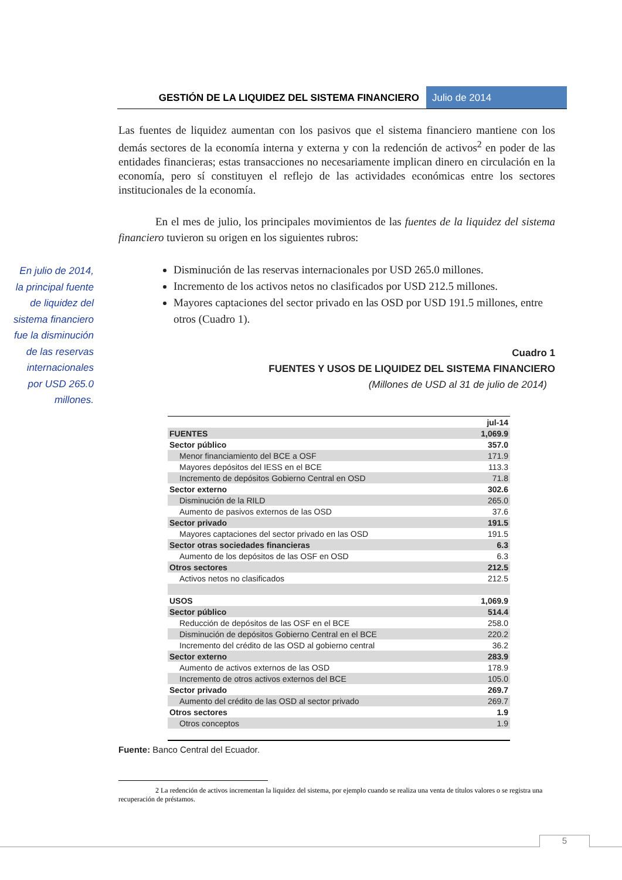GESTIÓN DE LA LIQUIDEZ DEL SISTEMA FINANCIERO
Julio de 2014
En julio de 2014, la principal fuente de liquidez del sistema financiero fue la disminución de las reservas internacionales por USD 265.0 millones.
Las fuentes de liquidez aumentan con los pasivos que el sistema financiero mantiene con los demás sectores de la economía interna y externa y con la redención de activos<sup>2</sup> en poder de las entidades financieras; estas transacciones no necesariamente implican dinero en circulación en la economía, pero sí constituyen el reflejo de las actividades económicas entre los sectores institucionales de la economía.
En el mes de julio, los principales movimientos de las fuentes de la liquidez del sistema financiero tuvieron su origen en los siguientes rubros:
Disminución de las reservas internacionales por USD 265.0 millones.
Incremento de los activos netos no clasificados por USD 212.5 millones.
Mayores captaciones del sector privado en las OSD por USD 191.5 millones, entre otros (Cuadro 1).
Cuadro 1
FUENTES Y USOS DE LIQUIDEZ DEL SISTEMA FINANCIERO
(Millones de USD al 31 de julio de 2014)
| | jul-14 |
| FUENTES | 1,069.9 |
| Sector público | 357.0 |
| Menor financiamiento del BCE a OSF | 171.9 |
| Mayores depósitos del IESS en el BCE | 113.3 |
| Incremento de depósitos Gobierno Central en OSD | 71.8 |
| Sector externo | 302.6 |
| Disminución de la RILD | 265.0 |
| Aumento de pasivos externos de las OSD | 37.6 |
| Sector privado | 191.5 |
| Mayores captaciones del sector privado en las OSD | 191.5 |
| Sector otras sociedades financieras | 6.3 |
| Aumento de los depósitos de las OSF en OSD | 6.3 |
| Otros sectores | 212.5 |
| Activos netos no clasificados | 212.5 |
| USOS | 1,069.9 |
| Sector público | 514.4 |
| Reducción de depósitos de las OSF en el BCE | 258.0 |
| Disminución de depósitos Gobierno Central en el BCE | 220.2 |
| Incremento del crédito de las OSD al gobierno central | 36.2 |
| Sector externo | 283.9 |
| Aumento de activos externos de las OSD | 178.9 |
| Incremento de otros activos externos del BCE | 105.0 |
| Sector privado | 269.7 |
| Aumento del crédito de las OSD al sector privado | 269.7 |
| Otros sectores | 1.9 |
| Otros conceptos | 1.9 |
Fuente: Banco Central del Ecuador.
2 La redención de activos incrementan la liquidez del sistema, por ejemplo cuando se realiza una venta de títulos valores o se registra una recuperación de préstamos.
5